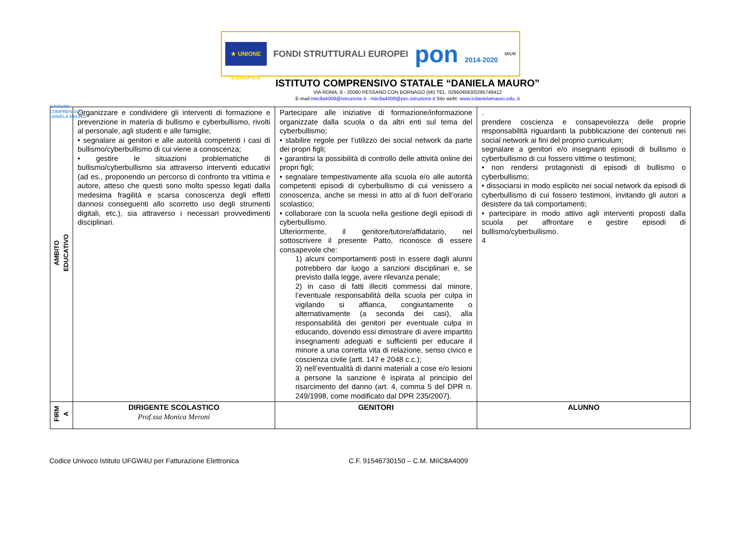★ UNIONE EUROPEA
FONDI STRUTTURALI EUROPEI
pon 2014-2020
MIUR
ISTITUTO COMPRENSIVO DANIELA MAURO
ISTITUTO COMPRENSIVO STATALE “DANIELA MAURO”
VIA ROMA, 8 - 20060 PESSANO CON BORNAGO (MI) TEL. 029504563/0295749412
E-mail:miic8a4009@istruzione.it - miic8a4009@pec.istruzione.it Sito webt: www.icdanielamauro.edu..it
| AMBITO EDUCATIVO | Organizzare e condividere gli interventi di formazione e prevenzione in materia di bullismo e cyberbullismo, rivolti al personale, agli studenti e alle famiglie; • segnalare ai genitori e alle autorità competenti i casi di bullismo/cyberbullismo di cui viene a conoscenza; • gestire le situazioni problematiche di bullismo/cyberbullismo sia attraverso interventi educativi (ad es., proponendo un percorso di confronto tra vittima e autore, atteso che questi sono molto spesso legati dalla medesima fragilità e scarsa conoscenza degli effetti dannosi conseguenti allo scorretto uso degli strumenti digitali, etc.), sia attraverso i necessari provvedimenti disciplinari. | Partecipare alle iniziative di formazione/informazione organizzate dalla scuola o da altri enti sul tema del cyberbullismo; • stabilire regole per l’utilizzo dei social network da parte dei propri figli; • garantirsi la possibilità di controllo delle attività online dei propri figli; • segnalare tempestivamente alla scuola e/o alle autorità competenti episodi di cyberbullismo di cui venissero a conoscenza, anche se messi in atto al di fuori dell’orario scolastico; • collaborare con la scuola nella gestione degli episodi di cyberbullismo. Ulteriormente, il genitore/tutore/affidatario, nel sottoscrivere il presente Patto, riconosce di essere consapevole che: 1) alcuni comportamenti posti in essere dagli alunni potrebbero dar luogo a sanzioni disciplinari e, se previsto dalla legge, avere rilevanza penale; 2) in caso di fatti illeciti commessi dal minore, l’eventuale responsabilità della scuola per culpa in vigilando si affianca, congiuntamente o alternativamente (a seconda dei casi), alla responsabilità dei genitori per eventuale culpa in educando, dovendo essi dimostrare di avere impartito insegnamenti adeguati e sufficienti per educare il minore a una corretta vita di relazione, senso civico e coscienza civile (artt. 147 e 2048 c.c.); 3) nell’eventualità di danni materiali a cose e/o lesioni a persone la sanzione è ispirata al principio del risarcimento del danno (art. 4, comma 5 del DPR n. 249/1998, come modificato dal DPR 235/2007). | . prendere coscienza e consapevolezza delle proprie responsabilità riguardanti la pubblicazione dei contenuti nei social network ai fini del proprio curriculum; segnalare a genitori e/o insegnanti episodi di bullismo o cyberbullismo di cui fossero vittime o testimoni; • non rendersi protagonisti di episodi di bullismo o cyberbullismo; • dissociarsi in modo esplicito nei social network da episodi di cyberbullismo di cui fossero testimoni, invitando gli autori a desistere da tali comportamenti; • partecipare in modo attivo agli interventi proposti dalla scuola per affrontare e gestire episodi di bullismo/cyberbullismo. 4 |
| FIRM A | DIRIGENTE SCOLASTICO Prof.ssa Monica Meroni | GENITORI | ALUNNO |
Codice Univoco Istituto UFGW4U per Fatturazione Elettronica C.F. 91546730150 – C.M. MIIC8A4009